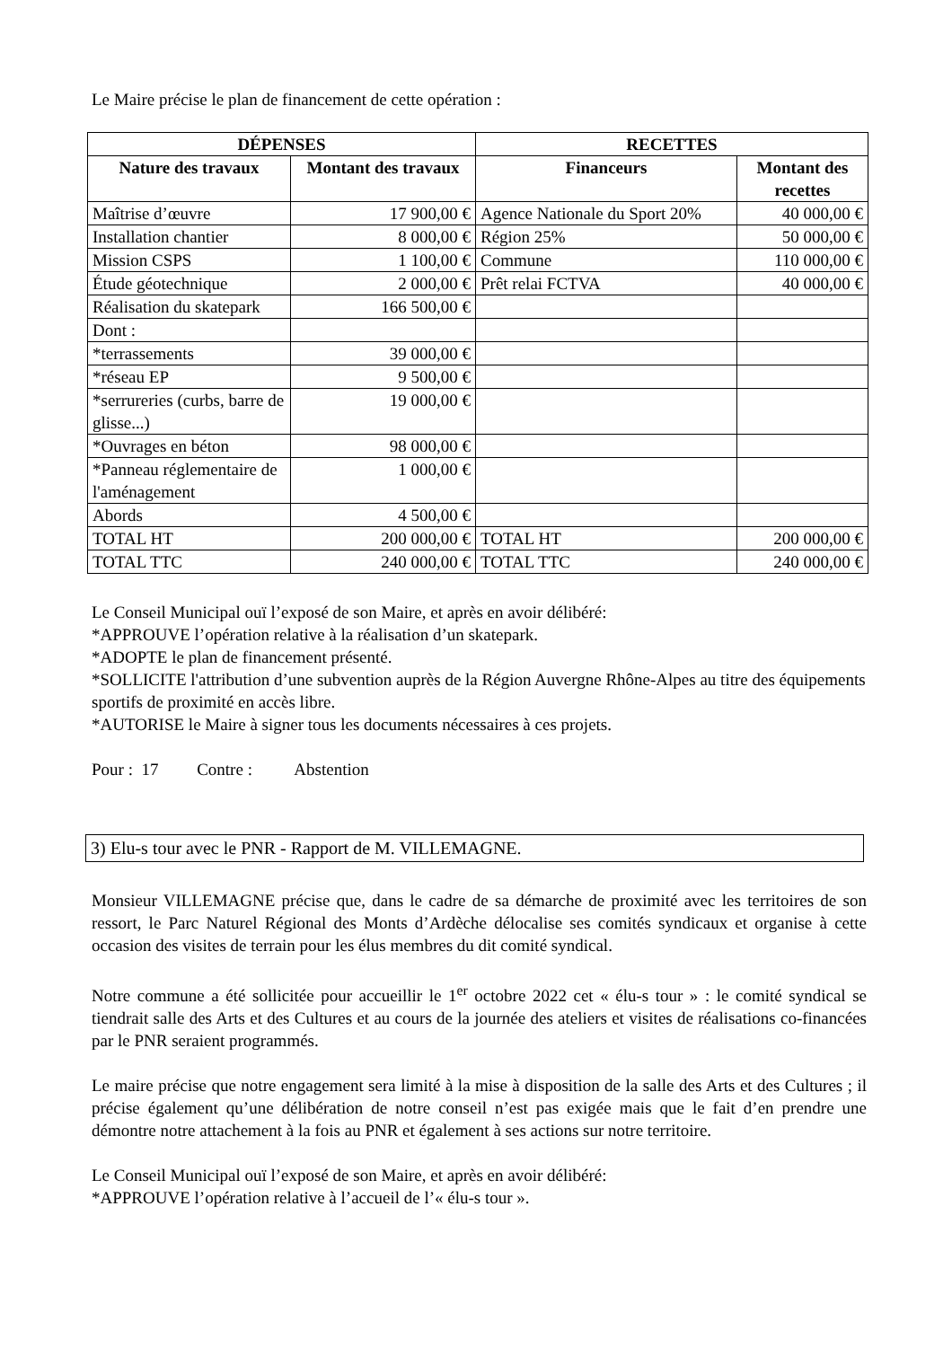Le Maire précise le plan de financement de cette opération :
| DÉPENSES | | RECETTES | |
| --- | --- | --- | --- |
| Nature des travaux | Montant des travaux | Financeurs | Montant des recettes |
| Maîtrise d’œuvre | 17 900,00 € | Agence Nationale du Sport 20% | 40 000,00 € |
| Installation chantier | 8 000,00 € | Région 25% | 50 000,00 € |
| Mission CSPS | 1 100,00 € | Commune | 110 000,00 € |
| Étude géotechnique | 2 000,00 € | Prêt relai FCTVA | 40 000,00 € |
| Réalisation du skatepark | 166 500,00 € | | |
| Dont : | | | |
| *terrassements | 39 000,00 € | | |
| *réseau EP | 9 500,00 € | | |
| *serrureries (curbs, barre de glisse...) | 19 000,00 € | | |
| *Ouvrages en béton | 98 000,00 € | | |
| *Panneau réglementaire de l'aménagement | 1 000,00 € | | |
| Abords | 4 500,00 € | | |
| TOTAL HT | 200 000,00 € | TOTAL HT | 200 000,00 € |
| TOTAL TTC | 240 000,00 € | TOTAL TTC | 240 000,00 € |
Le Conseil Municipal ouï l’exposé de son Maire, et après en avoir délibéré:
*APPROUVE l’opération relative à la réalisation d’un skatepark.
*ADOPTE le plan de financement présenté.
*SOLLICITE l'attribution d’une subvention auprès de la Région Auvergne Rhône-Alpes au titre des équipements sportifs de proximité en accès libre.
*AUTORISE le Maire à signer tous les documents nécessaires à ces projets.
Pour : 17 Contre : Abstention
3) Elu-s tour avec le PNR - Rapport de M. VILLEMAGNE.
Monsieur VILLEMAGNE précise que, dans le cadre de sa démarche de proximité avec les territoires de son ressort, le Parc Naturel Régional des Monts d’Ardèche délocalise ses comités syndicaux et organise à cette occasion des visites de terrain pour les élus membres du dit comité syndical.
Notre commune a été sollicitée pour accueillir le 1<sup>er</sup> octobre 2022 cet « élu-s tour » : le comité syndical se tiendrait salle des Arts et des Cultures et au cours de la journée des ateliers et visites de réalisations co-financées par le PNR seraient programmés.
Le maire précise que notre engagement sera limité à la mise à disposition de la salle des Arts et des Cultures ; il précise également qu’une délibération de notre conseil n’est pas exigée mais que le fait d’en prendre une démontre notre attachement à la fois au PNR et également à ses actions sur notre territoire.
Le Conseil Municipal ouï l’exposé de son Maire, et après en avoir délibéré:
*APPROUVE l’opération relative à l’accueil de l’« élu-s tour ».